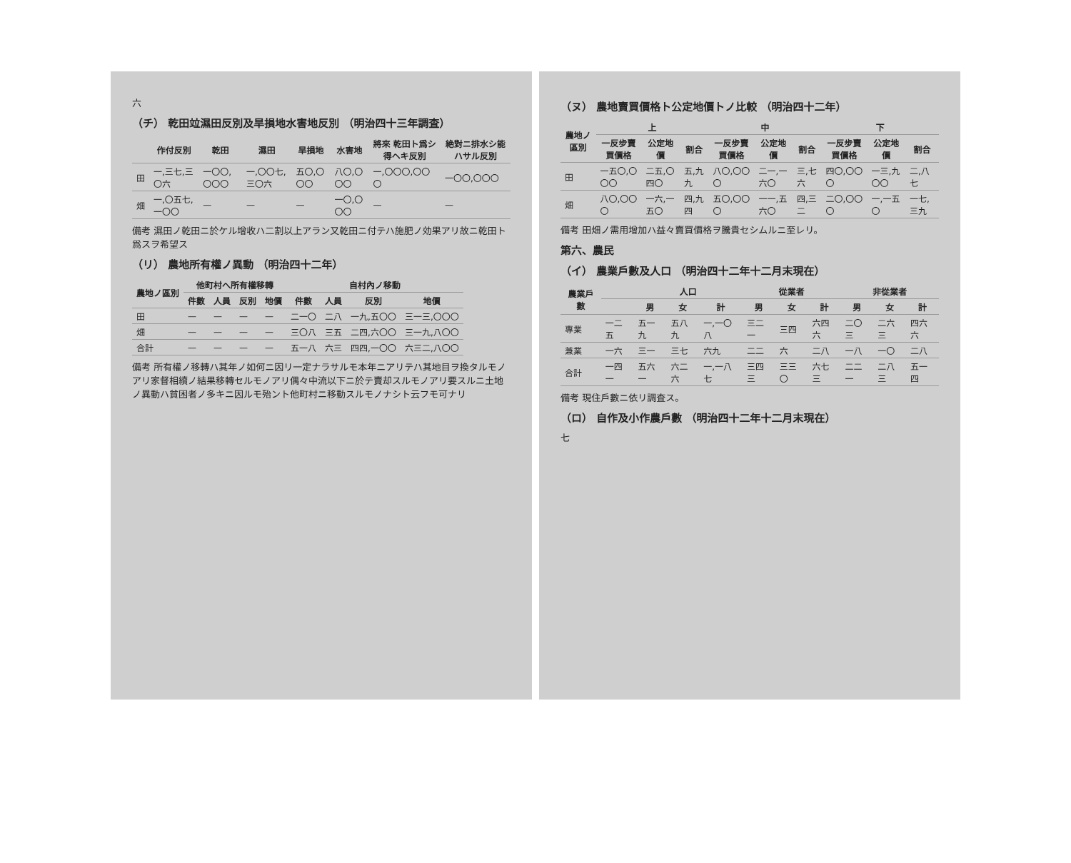六
（チ） 乾田竝濕田反別及旱損地水害地反別 （明治四十三年調査）
| | 作付反別 | 乾田 | 濕田 | 旱損地 | 水害地 | 將來 乾田ト爲シ得ヘキ反別 | 絶對ニ排水シ能ハサル反別 |
| --- | --- | --- | --- | --- | --- | --- | --- |
| 田 | 一,三七,三〇六 | 一〇〇,〇〇〇 | 一,〇〇七,三〇六 | 五〇,〇〇〇 | 八〇,〇〇〇 | 一,〇〇〇,〇〇〇 | 一〇〇,〇〇〇 |
| 畑 | 一,〇五七,一〇〇 | — | — | — | 一〇,〇〇〇 | — | — |
備考 濕田ノ乾田ニ於ケル增收ハ二割以上アラン又乾田ニ付テハ施肥ノ効果アリ故ニ乾田ト爲スヲ希望ス
（リ） 農地所有權ノ異動 （明治四十二年）
| 農地ノ區別 | 他町村へ所有權移轉 | | | | 自村內ノ移動 | | | |
| --- | --- | --- | --- | --- | --- | --- | --- | --- |
| | 件數 | 人員 | 反別 | 地價 | 件數 | 人員 | 反別 | 地價 |
| 田 | — | — | — | — | 二一〇 | 二八 | 一九,五〇〇 | 三一三,〇〇〇 |
| 畑 | — | — | — | — | 三〇八 | 三五 | 二四,六〇〇 | 三一九,八〇〇 |
| 合計 | — | — | — | — | 五一八 | 六三 | 四四,一〇〇 | 六三二,八〇〇 |
備考 所有權ノ移轉ハ其年ノ如何ニ因リ一定ナラサルモ本年ニアリテハ其地目ヲ換タルモノアリ家督相續ノ結果移轉セルモノアリ偶々中流以下ニ於テ賣却スルモノアリ要スルニ土地ノ異動ハ貧困者ノ多キニ因ルモ殆ント他町村ニ移動スルモノナシト云フモ可ナリ
（ヌ） 農地賣買價格ト公定地價トノ比較 （明治四十二年）
| 農地ノ區別 | 上 | | | 中 | | | 下 | | |
| --- | --- | --- | --- | --- | --- | --- | --- | --- | --- |
| | 一反步賣買價格 | 公定地價 | 割合 | 一反步賣買價格 | 公定地價 | 割合 | 一反步賣買價格 | 公定地價 | 割合 |
| 田 | 一五〇,〇〇〇 | 二五,〇四〇 | 五,九九 | 八〇,〇〇〇 | 二一,一六〇 | 三,七六 | 四〇,〇〇〇 | 一三,九〇〇 | 二,八七 |
| 畑 | 八〇,〇〇〇 | 一六,一五〇 | 四,九四 | 五〇,〇〇〇 | 一一,五六〇 | 四,三二 | 二〇,〇〇〇 | 一,一五〇 | 一七,三九 |
備考 田畑ノ需用增加ハ益々賣買價格ヲ騰貴セシムルニ至レリ。
第六、農民
（イ） 農業戶數及人口 （明治四十二年十二月末現在）
| 農業戶數 | | 人口 | | | 從業者 | | | 非從業者 | | |
| --- | --- | --- | --- | --- | --- | --- | --- | --- | --- | --- |
| | | 男 | 女 | 計 | 男 | 女 | 計 | 男 | 女 | 計 |
| 專業 | 一二五 | 五一九 | 五八九 | 一,一〇八 | 三二一 | 三四 | 六四六 | 二〇三 | 二六三 | 四六六 |
| 兼業 | 一六 | 三一 | 三七 | 六九 | 二二 | 六 | 二八 | 一八 | 一〇 | 二八 |
| 合計 | 一四一 | 五六一 | 六二六 | 一,一八七 | 三四三 | 三三〇 | 六七三 | 二二一 | 二八三 | 五一四 |
備考 現住戶數ニ依リ調査ス。
（ロ） 自作及小作農戶數 （明治四十二年十二月末現在）
七